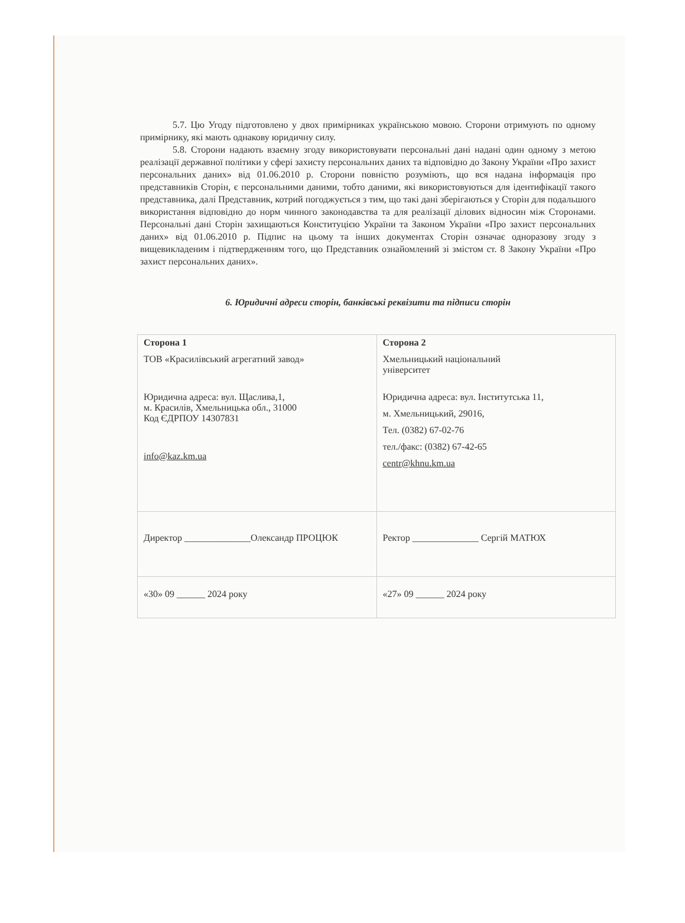5.7. Цю Угоду підготовлено у двох примірниках українською мовою. Сторони отримують по одному примірнику, які мають однакову юридичну силу.
5.8. Сторони надають взаємну згоду використовувати персональні дані надані один одному з метою реалізації державної політики у сфері захисту персональних даних та відповідно до Закону України «Про захист персональних даних» від 01.06.2010 р. Сторони повністю розуміють, що вся надана інформація про представників Сторін, є персональними даними, тобто даними, які використовуються для ідентифікації такого представника, далі Представник, котрий погоджується з тим, що такі дані зберігаються у Сторін для подальшого використання відповідно до норм чинного законодавства та для реалізації ділових відносин між Сторонами. Персональні дані Сторін захищаються Конституцією України та Законом України «Про захист персональних даних» від 01.06.2010 р. Підпис на цьому та інших документах Сторін означає одноразову згоду з вищевикладеним і підтвердженням того, що Представник ознайомлений зі змістом ст. 8 Закону України «Про захист персональних даних».
6. Юридичні адреси сторін, банківські реквізити та підписи сторін
| Сторона 1 ТОВ «Красилівський агрегатний завод» Юридична адреса: вул. Щаслива,1, м. Красилів, Хмельницька обл., 31000 Код ЄДРПОУ 14307831 info@kaz.km.ua | Сторона 2 Хмельницький національний університет Юридична адреса: вул. Інститутська 11, м. Хмельницький, 29016, Тел. (0382) 67-02-76 тел./факс: (0382) 67-42-65 centr@khnu.km.ua |
| Директор ______________Олександр ПРОЦЮК | Ректор ______________ Сергій МАТЮХ |
| «30» 09 ______ 2024 року | «27» 09 ______ 2024 року |